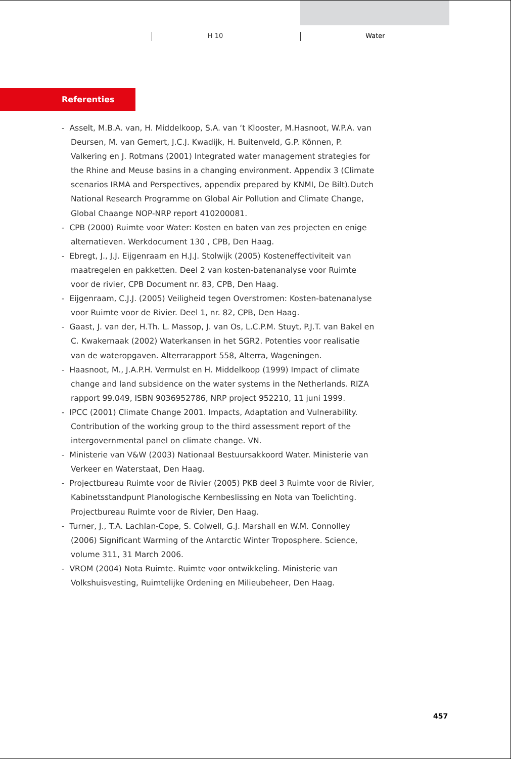H 10 Water
Referenties
- Asselt, M.B.A. van, H. Middelkoop, S.A. van ‘t Klooster, M.Hasnoot, W.P.A. van Deursen, M. van Gemert, J.C.J. Kwadijk, H. Buitenveld, G.P. Können, P. Valkering en J. Rotmans (2001) Integrated water management strategies for the Rhine and Meuse basins in a changing environment. Appendix 3 (Climate scenarios IRMA and Perspectives, appendix prepared by KNMI, De Bilt).Dutch National Research Programme on Global Air Pollution and Climate Change, Global Chaange NOP-NRP report 410200081.
- CPB (2000) Ruimte voor Water: Kosten en baten van zes projecten en enige alternatieven. Werkdocument 130 , CPB, Den Haag.
- Ebregt, J., J.J. Eijgenraam en H.J.J. Stolwijk (2005) Kosteneffectiviteit van maatregelen en pakketten. Deel 2 van kosten-batenanalyse voor Ruimte voor de rivier, CPB Document nr. 83, CPB, Den Haag.
- Eijgenraam, C.J.J. (2005) Veiligheid tegen Overstromen: Kosten-batenanalyse voor Ruimte voor de Rivier. Deel 1, nr. 82, CPB, Den Haag.
- Gaast, J. van der, H.Th. L. Massop, J. van Os, L.C.P.M. Stuyt, P.J.T. van Bakel en C. Kwakernaak (2002) Waterkansen in het SGR2. Potenties voor realisatie van de wateropgaven. Alterrarapport 558, Alterra, Wageningen.
- Haasnoot, M., J.A.P.H. Vermulst en H. Middelkoop (1999) Impact of climate change and land subsidence on the water systems in the Netherlands. RIZA rapport 99.049, ISBN 9036952786, NRP project 952210, 11 juni 1999.
- IPCC (2001) Climate Change 2001. Impacts, Adaptation and Vulnerability. Contribution of the working group to the third assessment report of the intergovernmental panel on climate change. VN.
- Ministerie van V&W (2003) Nationaal Bestuursakkoord Water. Ministerie van Verkeer en Waterstaat, Den Haag.
- Projectbureau Ruimte voor de Rivier (2005) PKB deel 3 Ruimte voor de Rivier, Kabinetsstandpunt Planologische Kernbeslissing en Nota van Toelichting. Projectbureau Ruimte voor de Rivier, Den Haag.
- Turner, J., T.A. Lachlan-Cope, S. Colwell, G.J. Marshall en W.M. Connolley (2006) Significant Warming of the Antarctic Winter Troposphere. Science, volume 311, 31 March 2006.
- VROM (2004) Nota Ruimte. Ruimte voor ontwikkeling. Ministerie van Volkshuisvesting, Ruimtelijke Ordening en Milieubeheer, Den Haag.
457